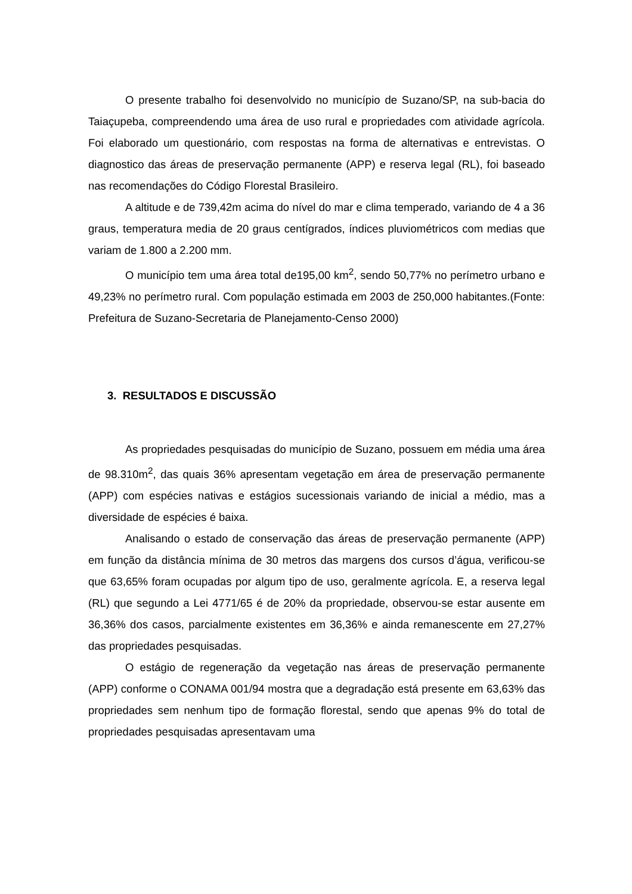O presente trabalho foi desenvolvido no município de Suzano/SP, na sub-bacia do Taiaçupeba, compreendendo uma área de uso rural e propriedades com atividade agrícola. Foi elaborado um questionário, com respostas na forma de alternativas e entrevistas. O diagnostico das áreas de preservação permanente (APP) e reserva legal (RL), foi baseado nas recomendações do Código Florestal Brasileiro.
A altitude e de 739,42m acima do nível do mar e clima temperado, variando de 4 a 36 graus, temperatura media de 20 graus centígrados, índices pluviométricos com medias que variam de 1.800 a 2.200 mm.
O município tem uma área total de195,00 km<sup>2</sup>, sendo 50,77% no perímetro urbano e 49,23% no perímetro rural. Com população estimada em 2003 de 250,000 habitantes.(Fonte: Prefeitura de Suzano-Secretaria de Planejamento-Censo 2000)
3. RESULTADOS E DISCUSSÃO
As propriedades pesquisadas do município de Suzano, possuem em média uma área de 98.310m<sup>2</sup>, das quais 36% apresentam vegetação em área de preservação permanente (APP) com espécies nativas e estágios sucessionais variando de inicial a médio, mas a diversidade de espécies é baixa.
Analisando o estado de conservação das áreas de preservação permanente (APP) em função da distância mínima de 30 metros das margens dos cursos d’água, verificou-se que 63,65% foram ocupadas por algum tipo de uso, geralmente agrícola. E, a reserva legal (RL) que segundo a Lei 4771/65 é de 20% da propriedade, observou-se estar ausente em 36,36% dos casos, parcialmente existentes em 36,36% e ainda remanescente em 27,27% das propriedades pesquisadas.
O estágio de regeneração da vegetação nas áreas de preservação permanente (APP) conforme o CONAMA 001/94 mostra que a degradação está presente em 63,63% das propriedades sem nenhum tipo de formação florestal, sendo que apenas 9% do total de propriedades pesquisadas apresentavam uma